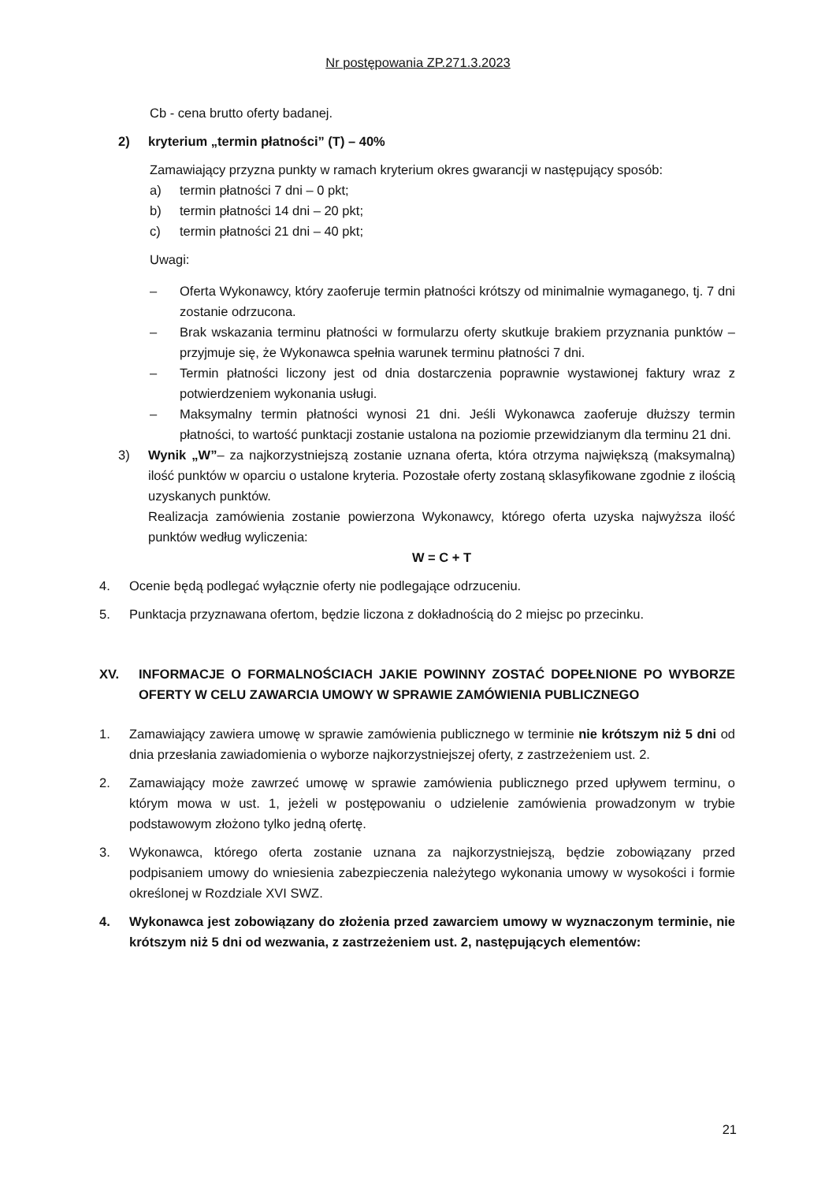Nr postępowania ZP.271.3.2023
Cb - cena brutto oferty badanej.
2) kryterium „termin płatności” (T) – 40%
Zamawiający przyzna punkty w ramach kryterium okres gwarancji w następujący sposób:
a) termin płatności 7 dni – 0 pkt;
b) termin płatności 14 dni – 20 pkt;
c) termin płatności 21 dni – 40 pkt;
Uwagi:
– Oferta Wykonawcy, który zaoferuje termin płatności krótszy od minimalnie wymaganego, tj. 7 dni zostanie odrzucona.
– Brak wskazania terminu płatności w formularzu oferty skutkuje brakiem przyznania punktów – przyjmuje się, że Wykonawca spełnia warunek terminu płatności 7 dni.
– Termin płatności liczony jest od dnia dostarczenia poprawnie wystawionej faktury wraz z potwierdzeniem wykonania usługi.
– Maksymalny termin płatności wynosi 21 dni. Jeśli Wykonawca zaoferuje dłuższy termin płatności, to wartość punktacji zostanie ustalona na poziomie przewidzianym dla terminu 21 dni.
3) Wynik „W”– za najkorzystniejszą zostanie uznana oferta, która otrzyma największą (maksymalną) ilość punktów w oparciu o ustalone kryteria. Pozostałe oferty zostaną sklasyfikowane zgodnie z ilością uzyskanych punktów.
Realizacja zamówienia zostanie powierzona Wykonawcy, którego oferta uzyska najwyższa ilość punktów według wyliczenia:
W = C + T
4. Ocenie będą podlegać wyłącznie oferty nie podlegające odrzuceniu.
5. Punktacja przyznawana ofertom, będzie liczona z dokładnością do 2 miejsc po przecinku.
XV. INFORMACJE O FORMALNOŚCIACH JAKIE POWINNY ZOSTAĆ DOPEŁNIONE PO WYBORZE OFERTY W CELU ZAWARCIA UMOWY W SPRAWIE ZAMÓWIENIA PUBLICZNEGO
1. Zamawiający zawiera umowę w sprawie zamówienia publicznego w terminie nie krótszym niż 5 dni od dnia przesłania zawiadomienia o wyborze najkorzystniejszej oferty, z zastrzeżeniem ust. 2.
2. Zamawiający może zawrzeć umowę w sprawie zamówienia publicznego przed upływem terminu, o którym mowa w ust. 1, jeżeli w postępowaniu o udzielenie zamówienia prowadzonym w trybie podstawowym złożono tylko jedną ofertę.
3. Wykonawca, którego oferta zostanie uznana za najkorzystniejszą, będzie zobowiązany przed podpisaniem umowy do wniesienia zabezpieczenia należytego wykonania umowy w wysokości i formie określonej w Rozdziale XVI SWZ.
4. Wykonawca jest zobowiązany do złożenia przed zawarciem umowy w wyznaczonym terminie, nie krótszym niż 5 dni od wezwania, z zastrzeżeniem ust. 2, następujących elementów:
21